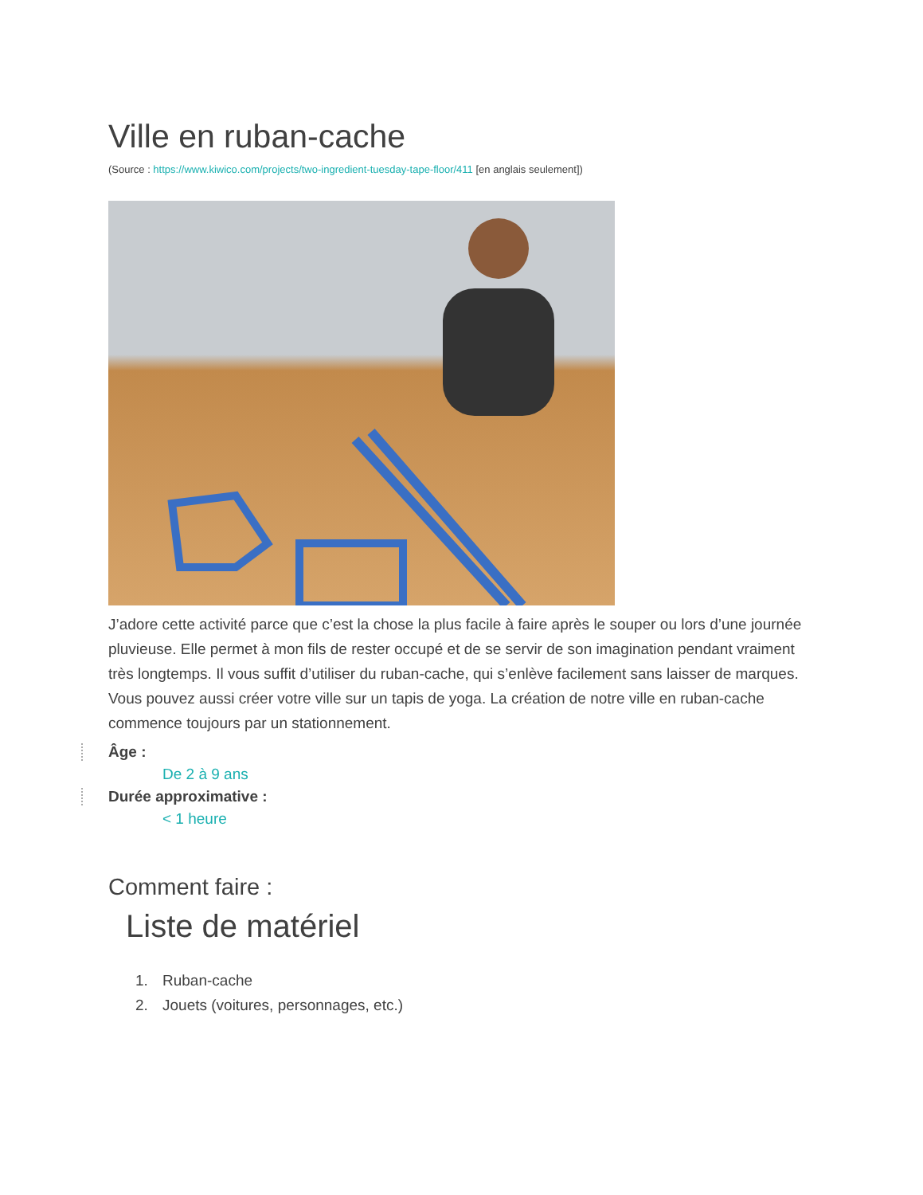Ville en ruban-cache
(Source : https://www.kiwico.com/projects/two-ingredient-tuesday-tape-floor/411 [en anglais seulement])
J’adore cette activité parce que c’est la chose la plus facile à faire après le souper ou lors d’une journée pluvieuse. Elle permet à mon fils de rester occupé et de se servir de son imagination pendant vraiment très longtemps. Il vous suffit d’utiliser du ruban-cache, qui s’enlève facilement sans laisser de marques. Vous pouvez aussi créer votre ville sur un tapis de yoga. La création de notre ville en ruban-cache commence toujours par un stationnement.
Âge :
De 2 à 9 ans
Durée approximative :
< 1 heure
Comment faire :
Liste de matériel
1. Ruban-cache
2. Jouets (voitures, personnages, etc.)